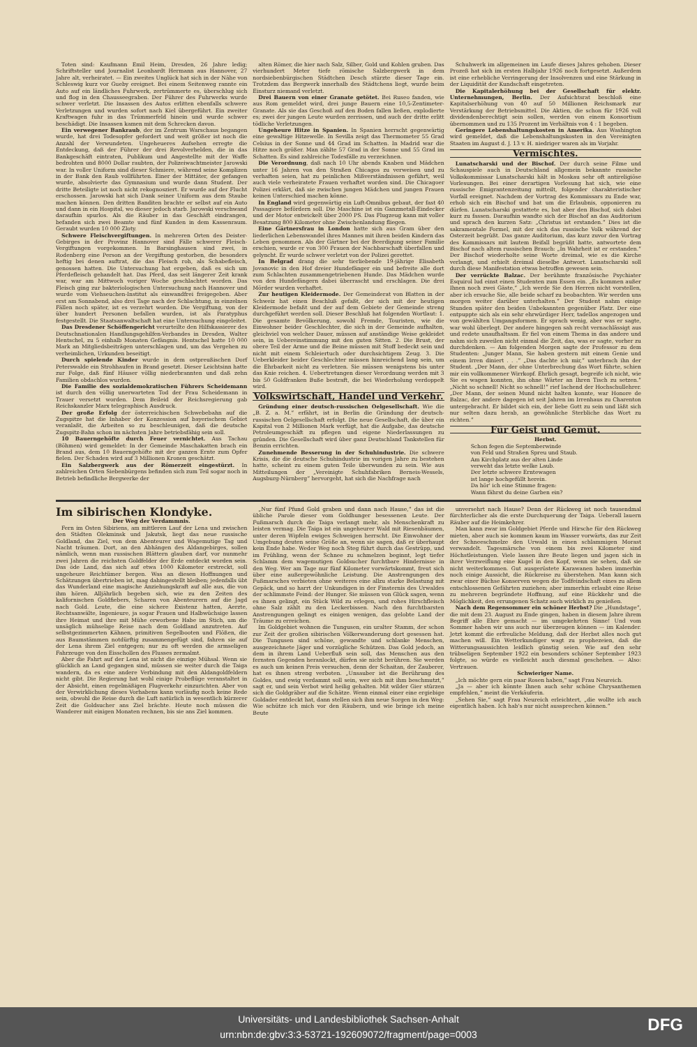Toten sind: Kaufmann Emil Heim, Dresden, 26 Jahre ledig; Schriftsteller und Journalist Leonhardt Hermann aus Hannover, 27 Jahre alt, verheiratet. — Ein zweites Unglück hat sich in der Nähe von Schleswig kurz vor Gueby ereignet. Bei einem Seitenweg rannte ein Auto auf ein ländliches Fuhrwerk, zertrümmerte es, überschlug sich und flog in den Chausseegraben. Der Führer des Fuhrwerks wurde schwer verletzt. Die Insassen des Autos erlitten ebenfalls schwere Verletzungen und wurden sofort nach Kiel übergeführt. Ein zweiter Kraftwagen fuhr in das Trümmerfeld hinein und wurde schwer beschädigt. Die Insassen kamen mit dem Schrecken davon.
Ein verwegener Bankraub, der im Zentrum Warschaus begangen wurde, hat drei Todesopfer gefordert und weit größer ist noch die Anzahl der Verwundeten. Ungeheueres Aufsehen erregte die Entdeckung, daß der Führer der drei Revolverhelden, die in das Bankgeschäft eintraten, Publikum und Angestellte mit der Waffe bedrohten und 8000 Dollar raubten, der Polizeiwachtmeister Jarowski war. In voller Uniform sind dieser Schmiere, während seine Komplizen in der Bank den Raub vollführten. Einer der Mittäter, der gefangen wurde, absolvierte das Gymnasium und wurde dann Student. Der dritte Beteiligte ist noch nicht rekognosziert. Er wurde auf der Flucht erschossen. Jarowski hat sich Dank seiner Uniform aus dem Staube machen können. Den dritten Banditen brachte er selbst auf ein Auto und dann in ein Hospital, wo dieser jedoch starb. Jarowski verschwand daraufhin spurlos. Als die Räuber in das Geschäft eindrangen, befanden sich zwei Beamte und fünf Kunden in dem Kassenraum. Geraubt wurden 10 000 Zloty.
Schwere Fleischvergiftungen. In mehreren Orten des Deister-Gebirges in der Provinz Hannover sind Fälle schwerer Fleisch-Vergiftungen vorgekommen. In Barsinghausen sind zwei, in Rodenberg eine Person an der Vergiftung gestorben, die besonders heftig bei denen auftrat, die das Fleisch roh, als Schabefleisch, genossen hatten. Die Untersuchung hat ergeben, daß es sich um Pferdefleisch gehandelt hat. Das Pferd, das seit längerer Zeit krank war, war am Mittwoch voriger Woche geschlachtet worden. Das Fleisch ging zur bakteriologischen Untersuchung nach Hannover und wurde vom Viehseuchen-Institut als einwandfrei freigegeben. Aber erst am Sonnabend, also drei Tage nach der Schlachtung, in einzelnen Fällen noch später, ist es verzehrt worden. Die Vergiftung, von der über hundert Personen befallen wurden, ist als Paratyphus festgestellt. Die Staatsanwaltschaft hat eine Untersuchung eingeleitet.
Das Dresdener Schöffengericht verurteilte den Hilfskassierer des Deutschnationalen Handlungsgehilfen-Verbandes in Dresden, Walter Hentschel, zu 5 einhalb Monaten Gefängnis. Hentschel hatte 10 000 Mark an Mitgliedsbeiträgen unterschlagen und, um das Vergehen zu verheimlichen, Urkunden beseitigt.
Durch spielende Kinder wurde in dem ostpreußischen Dorf Peterswalde ein Strohhaufen in Brand gesetzt. Dieser Leichtsinn hatte zur Folge, daß fünf Häuser völlig niederbrannten und daß zehn Familien obdachlos wurden.
Die Familie des sozialdemokratischen Führers Scheidemann ist durch den völlig unerwarteten Tod der Frau Scheidemann in Trauer versetzt worden. Dem Beileid der Reichsregierung gab Reichskanzler Marx telegraphisch Ausdruck.
Der große Erfolg der österreichischen Schwebebahn auf die Zugspitze hat die Inhaber der Konzession auf bayerischem Gebiet veranlaßt, die Arbeiten so zu beschleunigen, daß die deutsche Zugspitz-Bahn schon im nächsten Jahre betriebsfähig sein soll.
10 Bauerngehöfte durch Feuer vernichtet. Aus Tachau (Böhmen) wird gemeldet: In der Gemeinde Maschakatten brach ein Brand aus, dem 10 Bauerngehöfte mit der ganzen Ernte zum Opfer fielen. Der Schaden wird auf 3 Millionen Kronen geschätzt.
Ein Salzbergwerk aus der Römerzeit eingestürzt. In zahlreichen Orten Siebenbürgens befinden sich zum Teil sogar noch in Betrieb befindliche Bergwerke der
alten Römer, die hier nach Salz, Silber, Gold und Kohlen gruben. Das vierhundert Meter tiefe römische Salzbergwerk in dem nordsiebenbürgischen Städtchen Desch stürzte dieser Tage ein. Trotzdem das Bergwerk innerhalb des Städtchens liegt, wurde beim Einsturz niemand verletzt.
Drei Bauern von einer Granate getötet. Bei Ruseo fanden, wie aus Rom gemeldet wird, drei junge Bauern eine 10,5-Zentimeter-Granate. Als sie das Geschoß auf den Boden fallen ließen, explodierte es; zwei der jungen Leute wurden zerrissen, und auch der dritte erlitt tödliche Verletzungen.
Ungeheure Hitze in Spanien. In Spanien herrscht gegenwärtig eine gewaltige Hitzewelle. In Sevilla zeigt das Thermometer 55 Grad Celsius in der Sonne und 44 Grad im Schatten. In Madrid war die Hitze noch größer. Man zählte 57 Grad in der Sonne und 55 Grad im Schatten. Es sind zahlreiche Todesfälle zu verzeichnen.
Die Verordnung, daß nach 10 Uhr abends Knaben und Mädchen unter 16 Jahren von den Straßen Chicagos zu verweisen und zu verhaften seien, hat zu peinlichen Mißverständnissen geführt, weil auch viele verheiratete Frauen verhaftet worden sind. Die Chicagoer Polizei erklärt, daß sie zwischen jungen Mädchen und jungen Frauen keinen Unterschied machen könne.
In England wird gegenwärtig ein Luft-Omnibus gebaut, der fast 40 Passagiere befördern soll. Die Maschine ist ein Ganzmetall-Eindecker und der Motor entwickelt über 2000 PS. Das Flugzeug kann mit voller Besatzung 800 Kilometer ohne Zwischenlandung fliegen.
Eine Gärtnersfrau in London hatte sich aus Gram über den liederlichen Lebenswandel ihres Mannes mit ihren beiden Kindern das Leben genommen. Als der Gärtner bei der Beerdigung seiner Familie erschien, wurde er von 300 Frauen der Nachbarschaft überfallen und gelyncht. Er wurde schwer verletzt von der Polizei gerettet.
In Belgrad drang die sehr tierliebende 19-jährige Elisabeth Jovanovic in den Hof dreier Hundefänger ein und befreite alle dort zum Schlachten zusammengetriebenen Hunde. Das Mädchen wurde von den Hundefängern dabei überrascht und erschlagen. Die drei Mörder wurden verhaftet.
Zur heutigen Kleidermode. Der Gemeinderat von Blatten in der Schweiz hat einen Beschluß gefaßt, der sich mit der heutigen Kleidermode befaßt und der auf dem Gebiete der Gemeinde streng durchgeführt werden soll. Dieser Beschluß hat folgenden Wortlaut: 1. Die gesamte Bevölkerung, sowohl Fremde, Touristen, wie die Einwohner beider Geschlechter, die sich in der Gemeinde aufhalten, gleichviel von welcher Dauer, müssen auf anständige Weise gekleidet sein, in Uebereinstimmung mit den guten Sitten. 2. Die Brust, der obere Teil der Arme und die Beine müssen mit Stoff bedeckt sein und nicht mit einem Schleiertuch oder durchsichtigem Zeug. 3. Die Ueberkleider beider Geschlechter müssen hinreichend lang sein, um die Ehrbarkeit nicht zu verletzen. Sie müssen wenigstens bis unter das Knie reichen. 4. Uebertretungen dieser Verordnung werden mit 3 bis 50 Goldfranken Buße bestraft, die bei Wiederholung verdoppelt wird.
Volkswirtschaft, Handel und Verkehr.
Gründung einer deutsch-russischen Oelgesellschaft. Wie die „B. Z. a. M.“ erfährt, ist in Berlin die Gründung der deutsch-russischen Oelgesellschaft erfolgt. Die neue Gesellschaft, die über ein Kapital von 2 Millionen Mark verfügt, hat die Aufgabe, das deutsche Petroleumgeschäft zu pflegen und eigene Niederlassungen zu gründen. Die Gesellschaft wird über ganz Deutschland Tankstellen für Benzin errichten.
Zunehmende Besserung in der Schuhindustrie. Die schwere Krisis, die die deutsche Schuhindustrie im vorigen Jahre zu bestehen hatte, scheint zu einem guten Teile überwunden zu sein. Wie aus Mitteilungen der „Vereinigte Schuhfabriken Berneis-Wessels, Augsburg-Nürnberg“ hervorgeht, hat sich die Nachfrage nach
Schuhwerk im allgemeinen im Laufe dieses Jahres gehoben. Dieser Prozeß hat sich im ersten Halbjahr 1926 noch fortgesetzt. Außerdem ist eine erhebliche Verringerung der Insolvenzen und eine Stärkung in der Liquidität der Kundschaft eingetreten.
Die Kapitalerhöhung bei der Gesellschaft für elektr. Unternehmungen, Berlin. Der Aufsichtsrat beschloß eine Kapitalserhöhung von 40 auf 50 Millionen Reichsmark zur Verstärkung der Betriebsmittel. Die Aktien, die schon für 1926 voll dividendenberechtigt sein sollen, werden von einem Konsortium übernommen und zu 135 Prozent im Verhältnis von 4 : 1 begeben.
Geringere Lebenshaltungskosten in Amerika. Aus Washington wird gemeldet, daß die Lebenshaltungskosten in den Vereinigten Staaten im August d. J. 13 v. H. niedriger waren als im Vorjahr.
Vermischtes.
Lunatscharski und der Bischof. Der durch seine Filme und Schauspiele auch in Deutschland allgemein bekannte russische Volkskommissar Lunatscharski hält in Moskau sehr oft antireligiöse Vorlesungen. Bei einer derartigen Vorlesung hat sich, wie eine russische Emigrantenzeitung mitteilt, folgender charakteristischer Vorfall ereignet. Nachdem der Vortrag des Kommissars zu Ende war, erhob sich ein Bischof und bat um die Erlaubnis, opponieren zu dürfen. Lunatscharski gestattete es, bat aber den Bischof, sich dabei kurz zu fassen. Daraufhin wandte sich der Bischof an das Auditorium und sprach den kurzen Satz: „Christus ist erstanden.“ Dies ist die sakramentale Formel, mit der sich das russische Volk während der Osterzeit begrüßt. Das ganze Auditorium, das kurz zuvor den Vortrag des Kommissars mit lautem Beifall begrüßt hatte, antwortete dem Bischof nach altem russischen Brauch: „In Wahrheit ist er erstanden.“ Der Bischof wiederholte seine Worte dreimal, wie es die Kirche verlangt, und erhielt dreimal dieselbe Antwort. Lunatscharski soll durch diese Manifestation etwas betroffen gewesen sein.
Der verrückte Balzac. Der berühmte französische Psychiater Esquirol lud einst einen Studenten zum Essen ein. „Es kommen außer Ihnen noch zwei Gäste,“ „Ich werde Sie den Herren nicht vorstellen, aber ich ersuche Sie, alle beide scharf zu beobachten. Wir werden uns morgen weiter darüber unterhalten.“ Der Student nahm einige Stunden später den beiden Unbekannten gegenüber Platz. Der eine entpuppte sich als ein sehr ehrwürdiger Herr, tadellos angezogen und von gewählten Umgangsformen. Er sprach wenig, aber was er sagte, war wohl überlegt. Der andere hingegen sah recht vernachlässigt aus und redete unaufhaltsam. Er fiel von einem Thema in das andere und nahm sich zuweilen nicht einmal die Zeit, das, was er sagte, vorher zu durchdenken. — Am folgenden Morgen sagte der Professor zu dem Studenten: „Junger Mann, Sie haben gestern mit einem Genie und einem Irren diniert . . .“ „Das dachte ich mir,“ unterbrach ihn der Student. „Der Mann, der ohne Unterbrechung das Wort führte, schien mir ein vollkommener Wirrkopf. Ehrlich gesagt, begreife ich nicht, wie Sie es wagen konnten, ihn ohne Wärter an Ihren Tisch zu setzen.“ „Nicht so schnell! Nicht so schnell!“ rief lachend der Hochschullehrer. „Der Mann, der seinen Mund nicht halten konnte, war Honore de Balzac, der andere dagegen ist seit Jahren im Irrenhaus zu Charenton untergebracht. Er bildet sich ein, der liebe Gott zu sein und läßt sich nur selten dazu herab, an gewöhnliche Sterbliche das Wort zu richten.“
Für Geist und Gemüt.
Herbst.
Schon fegen die Septemberwinde
von Feld und Straßen Spreu und Staub.
Am Kirchplatz aus der alten Linde
verweht das letzte welke Laub.
Der letzte schwere Erntewagen
ist lange hochgefüllt herein.
Da hör' ich eine Stimme fragen:
Wann fährst du deine Garben ein?
Im sibirischen Klondyke.
Der Weg der Verdammnis.
Fern im Osten Sibiriens, am mittleren Lauf der Lena und zwischen den Städten Olekminsk und Jakutsk, liegt das neue russische Goldland, das Ziel, von dem Abenteurer und Wagemutige Tag und Nacht träumen. Dort, an den Abhängen des Aldangebirges, sollen nämlich, wenn man russischen Blättern glauben darf, vor nunmehr zwei Jahren die reichsten Goldfelder der Erde entdeckt worden sein. Das öde Land, das sich auf etwa 1000 Kilometer erstreckt, soll ungeheure Reichtümer bergen. Was an diesen Hoffnungen und Schätzungen übertrieben ist, mag dahingestellt bleiben; jedenfalls übt das Wunderland eine magische Anziehungskraft auf alle aus, die von ihm hören. Alljährlich begeben sich, wie zu den Zeiten des kalifornischen Goldfiebers, Scharen von Abenteurern auf die Jagd nach Gold. Leute, die eine sichere Existenz hatten, Aerzte, Rechtsanwälte, Ingenieure, ja sogar Frauen und Halbwüchsige lassen ihre Heimat und ihre mit Mühe erworbene Habe im Stich, um die unsäglich mühselige Reise nach dem Goldland anzutreten. Auf selbstgezimmerten Kähnen, primitiven Segelbooten und Flößen, die aus Baumstämmen notdürftig zusammengefügt sind, fahren sie auf der Lena ihrem Ziel entgegen; nur zu oft werden die armseligen Fahrzeuge von den Eisschollen des Flusses zermalmt.
Aber die Fahrt auf der Lena ist nicht die einzige Mühsal. Wenn sie glücklich an Land gegangen sind, müssen sie weiter durch die Taiga wandern, da es eine andere Verbindung mit den Aldangoldfeldern nicht gibt. Die Regierung hat wohl einige Probeflüge veranstaltet in der Absicht, einen regelmäßigen Flugverkehr einzurichten. Aber von der Verwirklichung dieses Vorhabens kann vorläufig noch keine Rede sein, obwohl die Reise durch die Luft natürlich in wesentlich kürzerer Zeit die Goldsucher ans Ziel brächte. Heute noch müssen die Wanderer mit einigen Monaten rechnen, bis sie ans Ziel kommen.
„Nur fünf Pfund Gold graben und dann nach Hause,“ das ist die übliche Parole dieser vom Goldhunger besessenen Leute. Der Fußmarsch durch die Taiga verlangt mehr, als Menschenkraft zu leisten vermag. Die Taiga ist ein ungeheurer Wald mit Riesenbäumen, unter deren Wipfeln ewiges Schweigen herrscht. Die Einwohner der Umgebung deuten seine Größe an, wenn sie sagen, daß er überhaupt kein Ende habe. Weder Weg noch Steg führt durch das Gestrüpp, und im Frühling, wenn der Schnee zu schmelzen beginnt, legt tiefer Schlamm dem wagemutigen Goldsucher furchtbare Hindernisse in den Weg. Wer am Tage nur fünf Kilometer vorwärtskommt, freut sich über eine außergewöhnliche Leistung. Die Anstrengungen des Fußmarsches verbieten ohne weiteres eine allzu starke Belastung mit Gepäck, und so harrt der Unkundigen in der Finsternis des Urwaldes der schlimmste Feind: der Hunger. Sie müssen von Glück sagen, wenn es ihnen gelingt, ein Stück Wild zu erlegen, und rohes Hirschfleisch ohne Salz zählt zu den Leckerbissen. Nach den furchtbarsten Anstrengungen gelingt es einigen wenigen, das gelobte Land der Träume zu erreichen.
Im Goldgebiet wohnen die Tungusen, ein uralter Stamm, der schon zur Zeit der großen sibirischen Völkerwanderung dort gesessen hat. Die Tungusen sind schöne, gewandte und schlanke Menschen, ausgezeichnete Jäger und vorzügliche Schützen. Das Gold jedoch, an dem in ihrem Land Ueberfluß sein soll, das Menschen aus den fernsten Gegenden heranlockt, dürfen sie nicht berühren. Sie werden es auch um keinen Preis versuchen, denn der Schaitan, der Zauberer, hat es ihnen streng verboten. „Unsauber ist die Berührung des Goldes, und ewig verdammt soll sein, wer sich mit ihm beschmutzt,“ sagt er, und sein Verbot wird heilig gehalten. Mit wilder Gier stürzen sich die Goldgräber auf die Schätze. Wenn einmal einer eine ergiebige Goldader entdeckt hat, dann stellen sich ihm neue Sorgen in den Weg: Wie schütze ich mich vor den Räubern, und wie bringe ich meine Beute
unversehrt nach Hause? Denn der Rückweg ist noch tausendmal fürchterlicher als die erste Durchquerung der Taiga. Ueberall lauern Räuber auf die Heimkehrer.
Man kann zwar im Goldgebiet Pferde und Hirsche für den Rückweg mieten, aber auch sie kommen kaum im Wasser vorwärts, das zur Zeit der Schneeschmelze den Urwald in einen schlammigen Morast verwandelt. Tagesmärsche von einem bis zwei Kilometer sind Höchstleistungen. Viele lassen ihre Beute liegen und jagen sich in ihrer Verzweiflung eine Kugel in den Kopf, wenn sie sehen, daß sie nicht weiterkommen. Gut ausgerüstete Karawanen haben immerhin noch einige Aussicht, die Rückreise zu überstehen. Man kann sich zwar einer Büchse Konserven wegen die Todfeindschaft eines zu allem entschlossenen Gefährten zuziehen; aber immerhin erlaubt eine Reise zu mehreren begründete Hoffnung, auf eine Rückkehr und die Möglichkeit, den errungenen Schatz auch wirklich zu genießen.
Nach dem Regensommer ein schöner Herbst? Die „Hundstage“, die mit dem 23. August zu Ende gingen, haben in diesem Jahre ihrem Begriff alle Ehre gemacht — im umgekehrten Sinne! Und vom Sommer haben wir uns auch nur überzeugen können — im Kalender. Jetzt kommt die erfreuliche Meldung, daß der Herbst alles noch gut machen will. Ein Wetterkundiger wagt zu prophezeien, daß die Witterungsaussichten leidlich günstig seien. Wie auf den sehr trübseligen September 1922 ein besonders schöner September 1923 folgte, so würde es vielleicht auch diesmal geschehen. — Also: Vertrauen.
Schwieriger Name.
„Ich möchte gern ein paar Rosen haben,“ sagt Frau Neureich.
„Ja — aber ich könnte Ihnen auch sehr schöne Chrysanthemen empfehlen,“ meint die Verkäuferin.
„Sehen Sie,“ sagt Frau Neureich erleichtert, „die wollte ich auch eigentlich haben. Ich hab's nur nicht aussprechen können.“
Universitäts- und Landesbibliothek Sachsen-Anhalt
urn:nbn:de:gbv:3:3-53721-192609072/fragment/page=0003
DFG